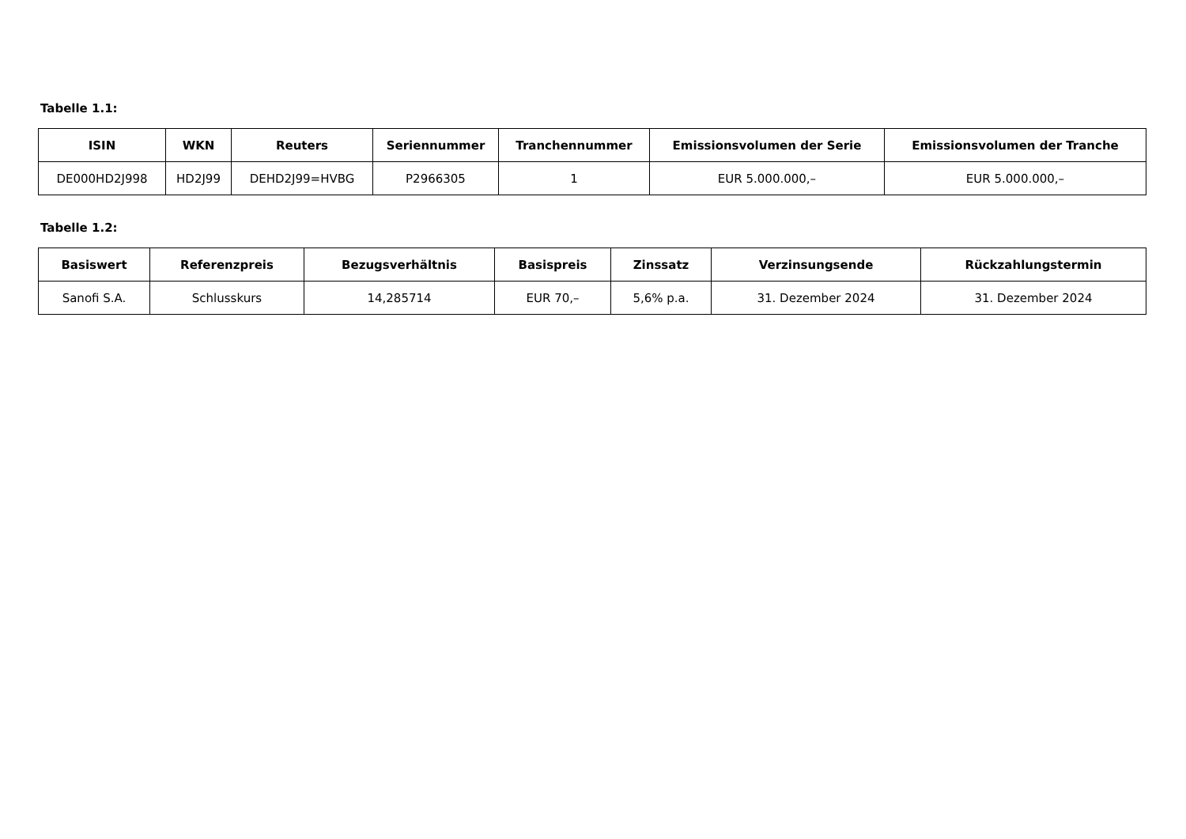Tabelle 1.1:
| ISIN | WKN | Reuters | Seriennummer | Tranchennummer | Emissionsvolumen der Serie | Emissionsvolumen der Tranche |
| --- | --- | --- | --- | --- | --- | --- |
| DE000HD2J998 | HD2J99 | DEHD2J99=HVBG | P2966305 | 1 | EUR 5.000.000,– | EUR 5.000.000,– |
Tabelle 1.2:
| Basiswert | Referenzpreis | Bezugsverhältnis | Basispreis | Zinssatz | Verzinsungsende | Rückzahlungstermin |
| --- | --- | --- | --- | --- | --- | --- |
| Sanofi S.A. | Schlusskurs | 14,285714 | EUR 70,– | 5,6% p.a. | 31. Dezember 2024 | 31. Dezember 2024 |